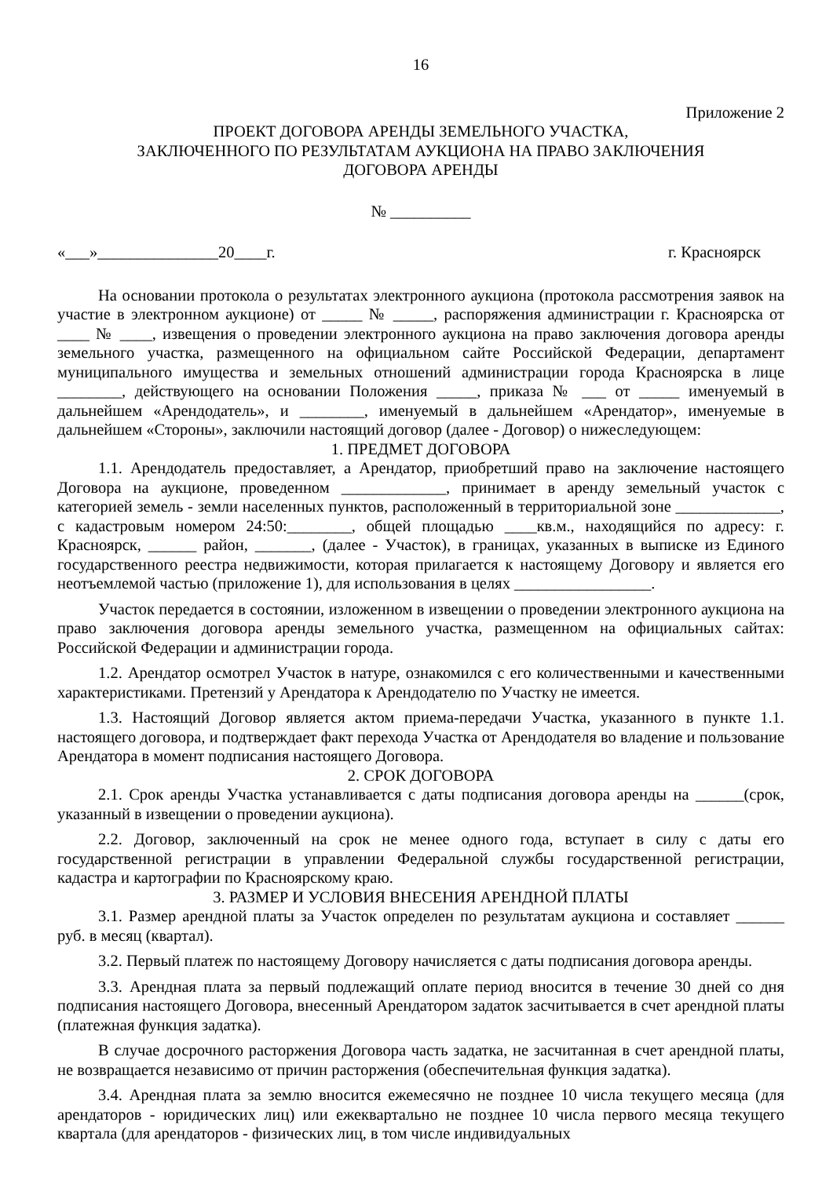16
Приложение 2
ПРОЕКТ ДОГОВОРА АРЕНДЫ ЗЕМЕЛЬНОГО УЧАСТКА,
ЗАКЛЮЧЕННОГО ПО РЕЗУЛЬТАТАМ АУКЦИОНА НА ПРАВО ЗАКЛЮЧЕНИЯ
ДОГОВОРА АРЕНДЫ
№ __________
«___»_______________20____г. г. Красноярск
На основании протокола о результатах электронного аукциона (протокола рассмотрения заявок на участие в электронном аукционе) от _____ № _____, распоряжения администрации г. Красноярска от ____ № ____, извещения о проведении электронного аукциона на право заключения договора аренды земельного участка, размещенного на официальном сайте Российской Федерации, департамент муниципального имущества и земельных отношений администрации города Красноярска в лице ________, действующего на основании Положения _____, приказа № ___ от _____ именуемый в дальнейшем «Арендодатель», и ________, именуемый в дальнейшем «Арендатор», именуемые в дальнейшем «Стороны», заключили настоящий договор (далее - Договор) о нижеследующем:
1. ПРЕДМЕТ ДОГОВОРА
1.1. Арендодатель предоставляет, а Арендатор, приобретший право на заключение настоящего Договора на аукционе, проведенном _____________, принимает в аренду земельный участок с категорией земель - земли населенных пунктов, расположенный в территориальной зоне _____________, с кадастровым номером 24:50:________, общей площадью ____кв.м., находящийся по адресу: г. Красноярск, ______ район, _______, (далее - Участок), в границах, указанных в выписке из Единого государственного реестра недвижимости, которая прилагается к настоящему Договору и является его неотъемлемой частью (приложение 1), для использования в целях _________________.
Участок передается в состоянии, изложенном в извещении о проведении электронного аукциона на право заключения договора аренды земельного участка, размещенном на официальных сайтах: Российской Федерации и администрации города.
1.2. Арендатор осмотрел Участок в натуре, ознакомился с его количественными и качественными характеристиками. Претензий у Арендатора к Арендодателю по Участку не имеется.
1.3. Настоящий Договор является актом приема-передачи Участка, указанного в пункте 1.1. настоящего договора, и подтверждает факт перехода Участка от Арендодателя во владение и пользование Арендатора в момент подписания настоящего Договора.
2. СРОК ДОГОВОРА
2.1. Срок аренды Участка устанавливается с даты подписания договора аренды на ______(срок, указанный в извещении о проведении аукциона).
2.2. Договор, заключенный на срок не менее одного года, вступает в силу с даты его государственной регистрации в управлении Федеральной службы государственной регистрации, кадастра и картографии по Красноярскому краю.
3. РАЗМЕР И УСЛОВИЯ ВНЕСЕНИЯ АРЕНДНОЙ ПЛАТЫ
3.1. Размер арендной платы за Участок определен по результатам аукциона и составляет ______ руб. в месяц (квартал).
3.2. Первый платеж по настоящему Договору начисляется с даты подписания договора аренды.
3.3. Арендная плата за первый подлежащий оплате период вносится в течение 30 дней со дня подписания настоящего Договора, внесенный Арендатором задаток засчитывается в счет арендной платы (платежная функция задатка).
В случае досрочного расторжения Договора часть задатка, не засчитанная в счет арендной платы, не возвращается независимо от причин расторжения (обеспечительная функция задатка).
3.4. Арендная плата за землю вносится ежемесячно не позднее 10 числа текущего месяца (для арендаторов - юридических лиц) или ежеквартально не позднее 10 числа первого месяца текущего квартала (для арендаторов - физических лиц, в том числе индивидуальных